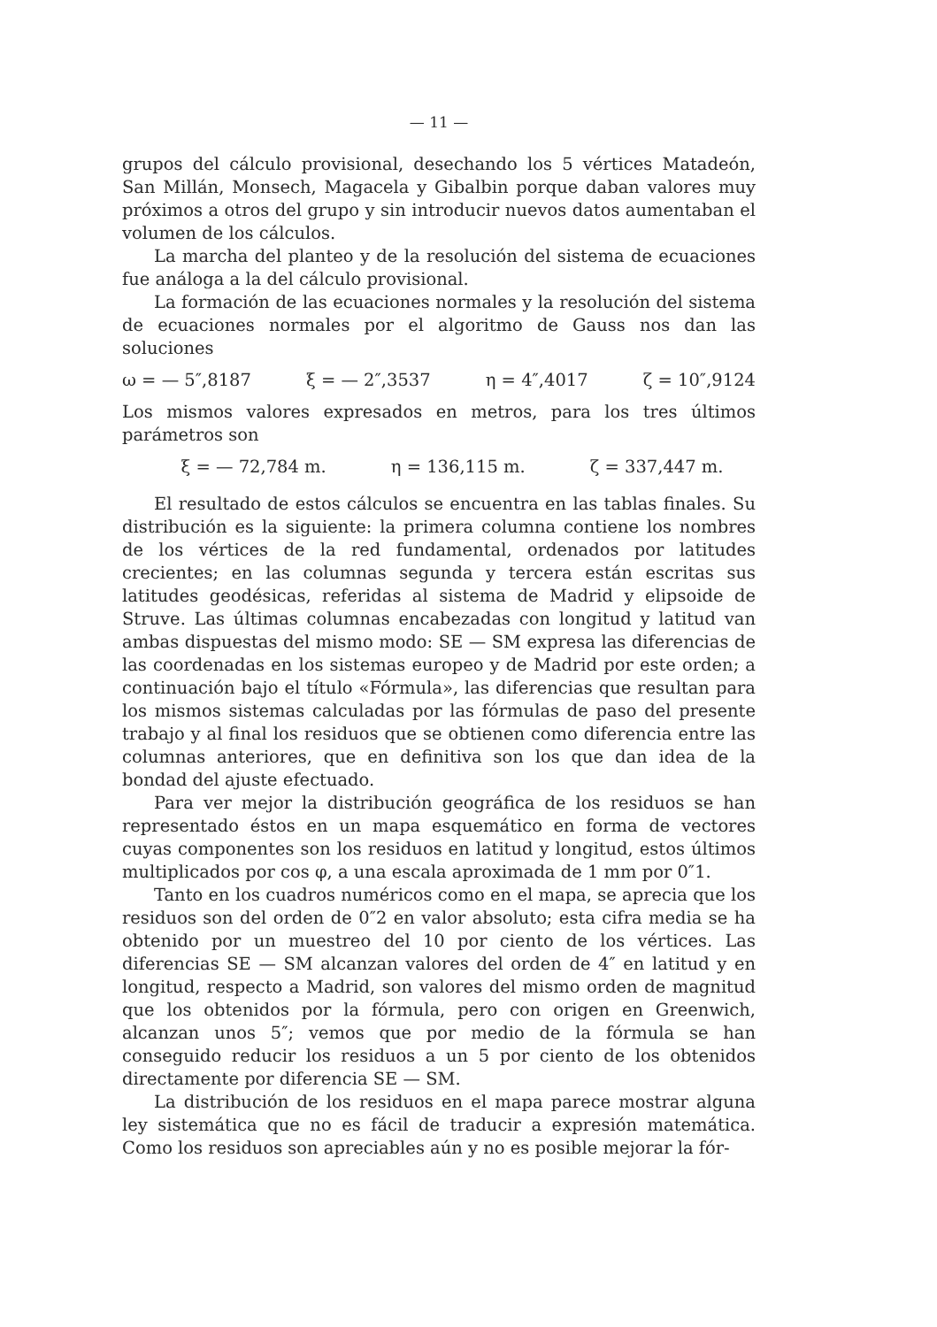— 11 —
grupos del cálculo provisional, desechando los 5 vértices Matadeón, San Millán, Monsech, Magacela y Gibalbin porque daban valores muy próximos a otros del grupo y sin introducir nuevos datos aumentaban el volumen de los cálculos.
La marcha del planteo y de la resolución del sistema de ecuaciones fue análoga a la del cálculo provisional.
La formación de las ecuaciones normales y la resolución del sistema de ecuaciones normales por el algoritmo de Gauss nos dan las soluciones
ω = — 5″,8187 ξ = — 2″,3537 η = 4″,4017 ζ = 10″,9124
Los mismos valores expresados en metros, para los tres últimos parámetros son
ξ = — 72,784 m. η = 136,115 m. ζ = 337,447 m.
El resultado de estos cálculos se encuentra en las tablas finales. Su distribución es la siguiente: la primera columna contiene los nombres de los vértices de la red fundamental, ordenados por latitudes crecientes; en las columnas segunda y tercera están escritas sus latitudes geodésicas, referidas al sistema de Madrid y elipsoide de Struve. Las últimas columnas encabezadas con longitud y latitud van ambas dispuestas del mismo modo: SE — SM expresa las diferencias de las coordenadas en los sistemas europeo y de Madrid por este orden; a continuación bajo el título «Fórmula», las diferencias que resultan para los mismos sistemas calculadas por las fórmulas de paso del presente trabajo y al final los residuos que se obtienen como diferencia entre las columnas anteriores, que en definitiva son los que dan idea de la bondad del ajuste efectuado.
Para ver mejor la distribución geográfica de los residuos se han representado éstos en un mapa esquemático en forma de vectores cuyas componentes son los residuos en latitud y longitud, estos últimos multiplicados por cos φ, a una escala aproximada de 1 mm por 0″1.
Tanto en los cuadros numéricos como en el mapa, se aprecia que los residuos son del orden de 0″2 en valor absoluto; esta cifra media se ha obtenido por un muestreo del 10 por ciento de los vértices. Las diferencias SE — SM alcanzan valores del orden de 4″ en latitud y en longitud, respecto a Madrid, son valores del mismo orden de magnitud que los obtenidos por la fórmula, pero con origen en Greenwich, alcanzan unos 5″; vemos que por medio de la fórmula se han conseguido reducir los residuos a un 5 por ciento de los obtenidos directamente por diferencia SE — SM.
La distribución de los residuos en el mapa parece mostrar alguna ley sistemática que no es fácil de traducir a expresión matemática. Como los residuos son apreciables aún y no es posible mejorar la fór-